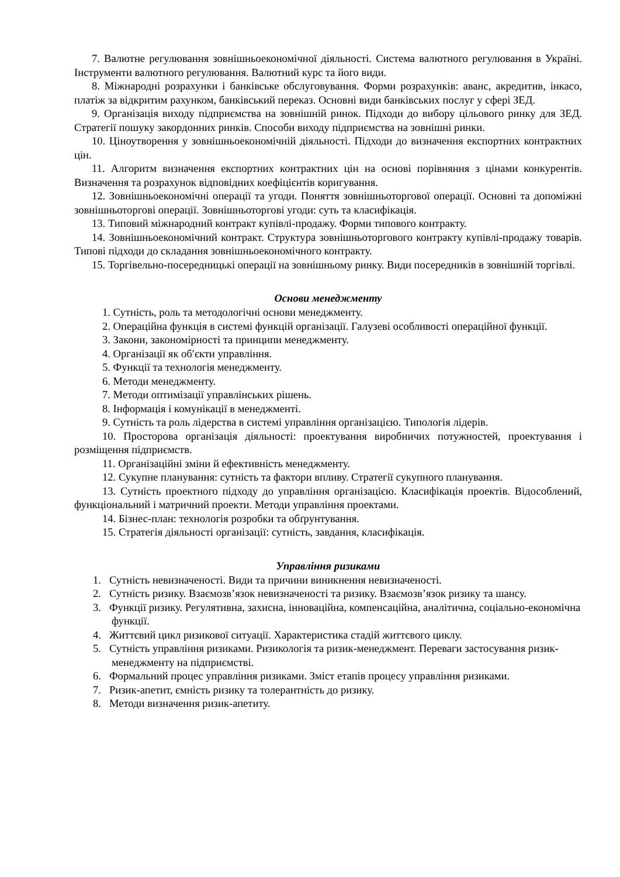7. Валютне регулювання зовнішньоекономічної діяльності. Система валютного регулювання в Україні. Інструменти валютного регулювання. Валютний курс та його види.
8. Міжнародні розрахунки і банківське обслуговування. Форми розрахунків: аванс, акредитив, інкасо, платіж за відкритим рахунком, банківський переказ. Основні види банківських послуг у сфері ЗЕД.
9. Організація виходу підприємства на зовнішній ринок. Підходи до вибору цільового ринку для ЗЕД. Стратегії пошуку закордонних ринків. Способи виходу підприємства на зовнішні ринки.
10. Ціноутворення у зовнішньоекономічній діяльності. Підходи до визначення експортних контрактних цін.
11. Алгоритм визначення експортних контрактних цін на основі порівняння з цінами конкурентів. Визначення та розрахунок відповідних коефіцієнтів коригування.
12. Зовнішньоекономічні операції та угоди. Поняття зовнішньоторгової операції. Основні та допоміжні зовнішньоторгові операції. Зовнішньоторгові угоди: суть та класифікація.
13. Типовий міжнародний контракт купівлі-продажу. Форми типового контракту.
14. Зовнішньоекономічний контракт. Структура зовнішньоторгового контракту купівлі-продажу товарів. Типові підходи до складання зовнішньоекономічного контракту.
15. Торгівельно-посередницькі операції на зовнішньому ринку. Види посередників в зовнішній торгівлі.
Основи менеджменту
1. Сутність, роль та методологічні основи менеджменту.
2. Операційна функція в системі функцій організації. Галузеві особливості операційної функції.
3. Закони, закономірності та принципи менеджменту.
4. Організації як об′єкти управління.
5. Функції та технологія менеджменту.
6. Методи менеджменту.
7. Методи оптимізації управлінських рішень.
8. Інформація і комунікації в менеджменті.
9. Сутність та роль лідерства в системі управління організацією. Типологія лідерів.
10. Просторова організація діяльності: проектування виробничих потужностей, проектування і розміщення підприємств.
11. Організаційні зміни й ефективність менеджменту.
12. Сукупне планування: сутність та фактори впливу. Стратегії сукупного планування.
13. Сутність проектного підходу до управління організацією. Класифікація проектів. Відособлений, функціональний і матричний проекти. Методи управління проектами.
14. Бізнес-план: технологія розробки та обґрунтування.
15. Стратегія діяльності організації: сутність, завдання, класифікація.
Управління ризиками
1. Сутність невизначеності. Види та причини виникнення невизначеності.
2. Сутність ризику. Взаємозв’язок невизначеності та ризику. Взаємозв’язок ризику та шансу.
3. Функції ризику. Регулятивна, захисна, інноваційна, компенсаційна, аналітична, соціально-економічна функції.
4. Життєвий цикл ризикової ситуації. Характеристика стадій життєвого циклу.
5. Сутність управління ризиками. Ризикологія та ризик-менеджмент. Переваги застосування ризик-менеджменту на підприємстві.
6. Формальний процес управління ризиками. Зміст етапів процесу управління ризиками.
7. Ризик-апетит, ємність ризику та толерантність до ризику.
8. Методи визначення ризик-апетиту.